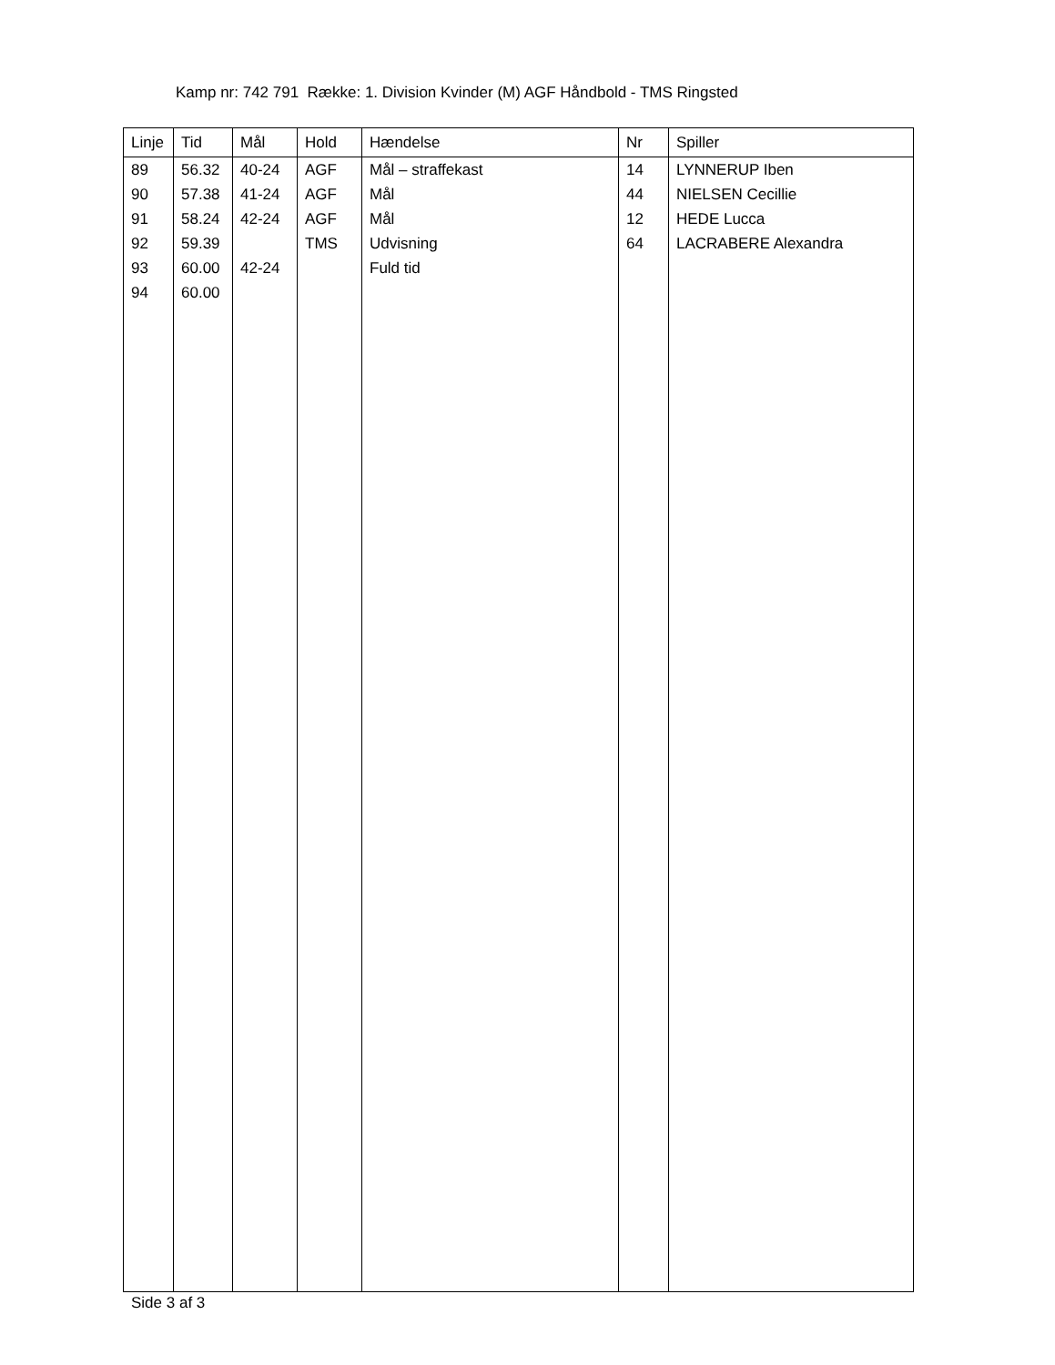Kamp nr: 742 791 Række: 1. Division Kvinder (M) AGF Håndbold - TMS Ringsted
| Linje | Tid | Mål | Hold | Hændelse | Nr | Spiller |
| --- | --- | --- | --- | --- | --- | --- |
| 89 | 56.32 | 40-24 | AGF | Mål – straffekast | 14 | LYNNERUP Iben |
| 90 | 57.38 | 41-24 | AGF | Mål | 44 | NIELSEN Cecillie |
| 91 | 58.24 | 42-24 | AGF | Mål | 12 | HEDE Lucca |
| 92 | 59.39 | | TMS | Udvisning | 64 | LACRABERE Alexandra |
| 93 | 60.00 | 42-24 | | Fuld tid | | |
| 94 | 60.00 | | | | | |
Side 3 af 3